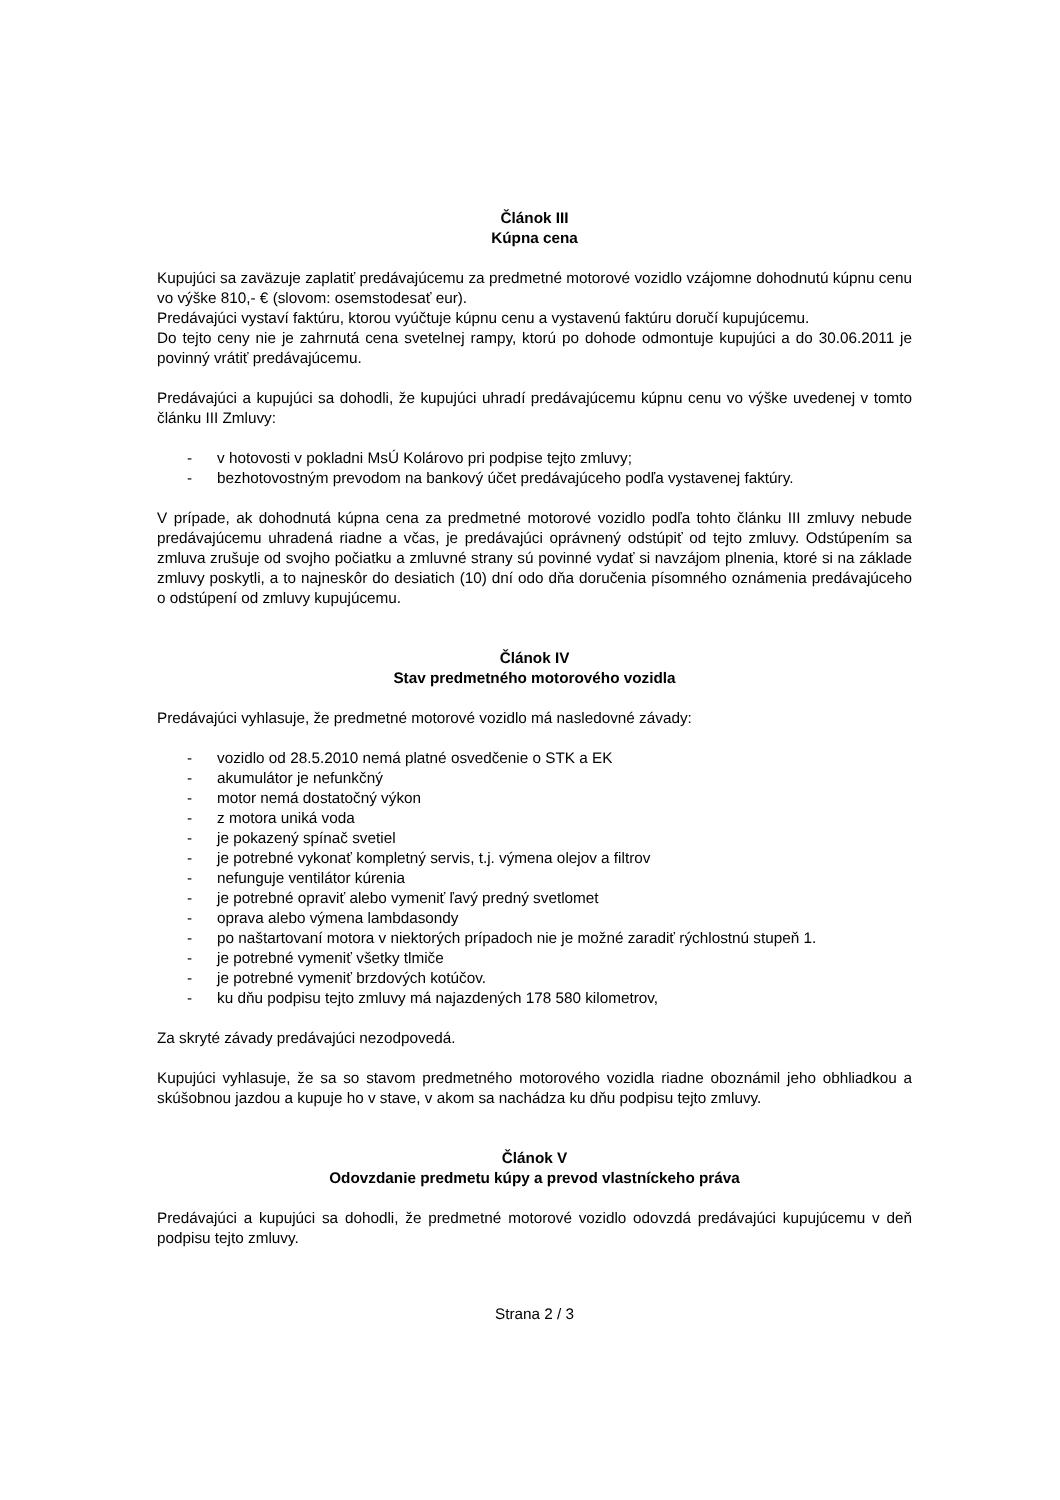Článok III
Kúpna cena
Kupujúci sa zaväzuje zaplatiť predávajúcemu za predmetné motorové vozidlo vzájomne dohodnutú kúpnu cenu vo výške 810,- € (slovom: osemstodesať eur).
Predávajúci vystaví faktúru, ktorou vyúčtuje kúpnu cenu a vystavenú faktúru doručí kupujúcemu.
Do tejto ceny nie je zahrnutá cena svetelnej rampy, ktorú po dohode odmontuje kupujúci a do 30.06.2011 je povinný vrátiť predávajúcemu.
Predávajúci a kupujúci sa dohodli, že kupujúci uhradí predávajúcemu kúpnu cenu vo výške uvedenej v tomto článku III Zmluvy:
- v hotovosti v pokladni MsÚ Kolárovo pri podpise tejto zmluvy;
- bezhotovostným prevodom na bankový účet predávajúceho podľa vystavenej faktúry.
V prípade, ak dohodnutá kúpna cena za predmetné motorové vozidlo podľa tohto článku III zmluvy nebude predávajúcemu uhradená riadne a včas, je predávajúci oprávnený odstúpiť od tejto zmluvy. Odstúpením sa zmluva zrušuje od svojho počiatku a zmluvné strany sú povinné vydať si navzájom plnenia, ktoré si na základe zmluvy poskytli, a to najneskôr do desiatich (10) dní odo dňa doručenia písomného oznámenia predávajúceho o odstúpení od zmluvy kupujúcemu.
Článok IV
Stav predmetného motorového vozidla
Predávajúci vyhlasuje, že predmetné motorové vozidlo má nasledovné závady:
- vozidlo od 28.5.2010 nemá platné osvedčenie o STK a EK
- akumulátor je nefunkčný
- motor nemá dostatočný výkon
- z motora uniká voda
- je pokazený spínač svetiel
- je potrebné vykonať kompletný servis, t.j. výmena olejov a filtrov
- nefunguje ventilátor kúrenia
- je potrebné opraviť alebo vymeniť ľavý predný svetlomet
- oprava alebo výmena lambdasondy
- po naštartovaní motora v niektorých prípadoch nie je možné zaradiť rýchlostnú stupeň 1.
- je potrebné vymeniť všetky tlmiče
- je potrebné vymeniť brzdových kotúčov.
- ku dňu podpisu tejto zmluvy má najazdených 178 580 kilometrov,
Za skryté závady predávajúci nezodpovedá.
Kupujúci vyhlasuje, že sa so stavom predmetného motorového vozidla riadne oboznámil jeho obhliadkou a skúšobnou jazdou a kupuje ho v stave, v akom sa nachádza ku dňu podpisu tejto zmluvy.
Článok V
Odovzdanie predmetu kúpy a prevod vlastníckeho práva
Predávajúci a kupujúci sa dohodli, že predmetné motorové vozidlo odovzdá predávajúci kupujúcemu v deň podpisu tejto zmluvy.
Strana 2 / 3